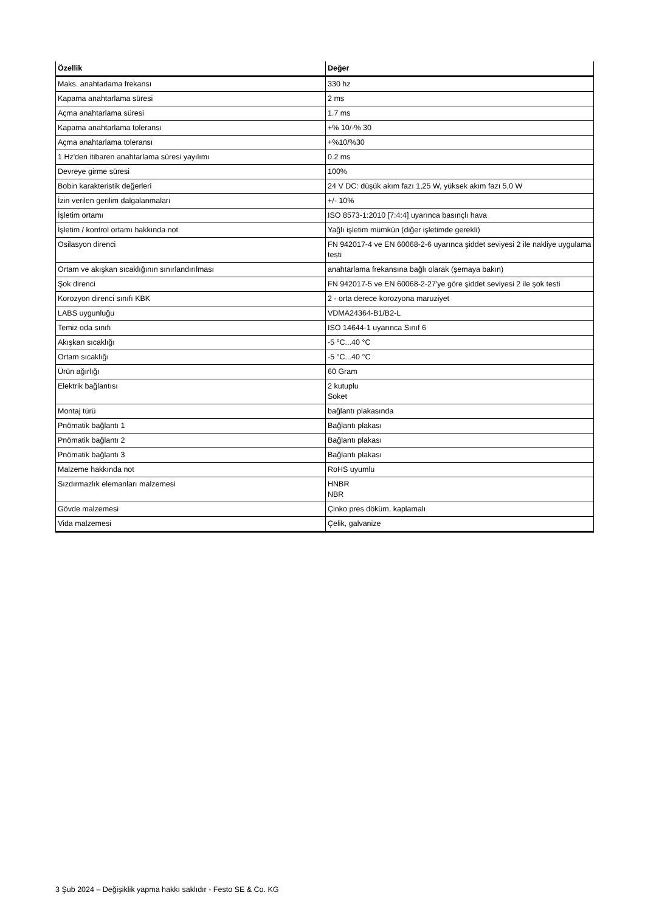| Özellik | Değer |
| --- | --- |
| Maks. anahtarlama frekansı | 330 hz |
| Kapama anahtarlama süresi | 2 ms |
| Açma anahtarlama süresi | 1.7 ms |
| Kapama anahtarlama toleransı | +% 10/-% 30 |
| Açma anahtarlama toleransı | +%10/%30 |
| 1 Hz'den itibaren anahtarlama süresi yayılımı | 0.2 ms |
| Devreye girme süresi | 100% |
| Bobin karakteristik değerleri | 24 V DC: düşük akım fazı 1,25 W, yüksek akım fazı 5,0 W |
| İzin verilen gerilim dalgalanmaları | +/- 10% |
| İşletim ortamı | ISO 8573-1:2010 [7:4:4] uyarınca basınçlı hava |
| İşletim / kontrol ortamı hakkında not | Yağlı işletim mümkün (diğer işletimde gerekli) |
| Osilasyon direnci | FN 942017-4 ve EN 60068-2-6 uyarınca şiddet seviyesi 2 ile nakliye uygulama testi |
| Ortam ve akışkan sıcaklığının sınırlandırılması | anahtarlama frekansına bağlı olarak (şemaya bakın) |
| Şok direnci | FN 942017-5 ve EN 60068-2-27'ye göre şiddet seviyesi 2 ile şok testi |
| Korozyon direnci sınıfı KBK | 2 - orta derece korozyona maruziyet |
| LABS uygunluğu | VDMA24364-B1/B2-L |
| Temiz oda sınıfı | ISO 14644-1 uyarınca Sınıf 6 |
| Akışkan sıcaklığı | -5 °C...40 °C |
| Ortam sıcaklığı | -5 °C...40 °C |
| Ürün ağırlığı | 60 Gram |
| Elektrik bağlantısı | 2 kutuplu Soket |
| Montaj türü | bağlantı plakasında |
| Pnömatik bağlantı 1 | Bağlantı plakası |
| Pnömatik bağlantı 2 | Bağlantı plakası |
| Pnömatik bağlantı 3 | Bağlantı plakası |
| Malzeme hakkında not | RoHS uyumlu |
| Sızdırmazlık elemanları malzemesi | HNBR NBR |
| Gövde malzemesi | Çinko pres döküm, kaplamalı |
| Vida malzemesi | Çelik, galvanize |
3 Şub 2024 – Değişiklik yapma hakkı saklıdır - Festo SE & Co. KG